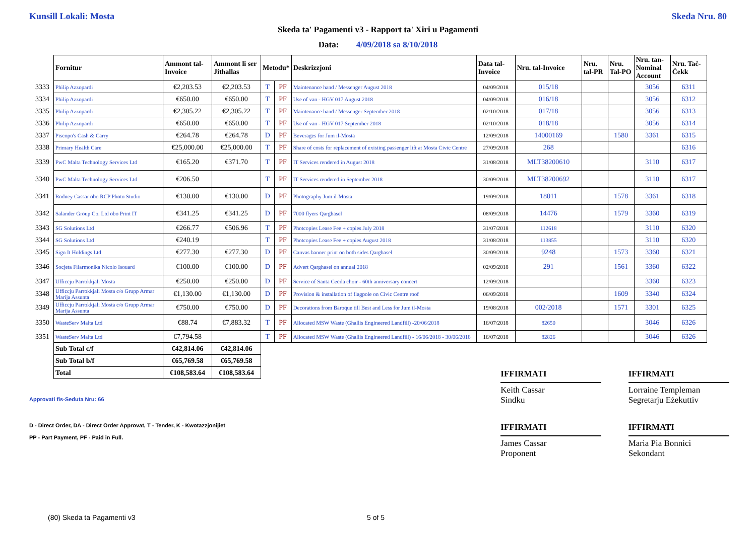Kunsill Lokali: Mosta Skeda Nru. 80
Skeda ta' Pagamenti v3 - Rapport ta' Xiri u Pagamenti
Data: 4/09/2018 sa 8/10/2018
| | Fornitur | Ammont tal-Invoice | Ammont li ser Jithallas | Metodu* | | Deskrizzjoni | Data tal-Invoice | Nru. tal-Invoice | Nru. tal-PR | Nru. Tal-PO | Nru. tan-Nominal Account | Nru. Taċ-Ċekk |
| 3333 | Philip Azzopardi | €2,203.53 | €2,203.53 | T | PF | Maintenance hand / Messenger August 2018 | 04/09/2018 | 015/18 | | | 3056 | 6311 |
| 3334 | Philip Azzopardi | €650.00 | €650.00 | T | PF | Use of van - HGV 017 August 2018 | 04/09/2018 | 016/18 | | | 3056 | 6312 |
| 3335 | Philip Azzopardi | €2,305.22 | €2,305.22 | T | PF | Maintenance hand / Messenger September 2018 | 02/10/2018 | 017/18 | | | 3056 | 6313 |
| 3336 | Philip Azzopardi | €650.00 | €650.00 | T | PF | Use of van - HGV 017 September 2018 | 02/10/2018 | 018/18 | | | 3056 | 6314 |
| 3337 | Piscopo's Cash & Carry | €264.78 | €264.78 | D | PF | Beverages for Jum il-Mosta | 12/09/2018 | 14000169 | | 1580 | 3361 | 6315 |
| 3338 | Primary Health Care | €25,000.00 | €25,000.00 | T | PF | Share of costs for replacement of existing passenger lift at Mosta Civic Centre | 27/09/2018 | 268 | | | | 6316 |
| 3339 | PwC Malta Technology Services Ltd | €165.20 | €371.70 | T | PF | IT Services rendered in August 2018 | 31/08/2018 | MLT38200610 | | | 3110 | 6317 |
| 3340 | PwC Malta Technology Services Ltd | €206.50 | | T | PF | IT Services rendered in September 2018 | 30/09/2018 | MLT38200692 | | | 3110 | 6317 |
| 3341 | Rodney Cassar obo RCP Photo Studio | €130.00 | €130.00 | D | PF | Photography Jum il-Mosta | 19/09/2018 | 18011 | | 1578 | 3361 | 6318 |
| 3342 | Salander Group Co. Ltd obo Print IT | €341.25 | €341.25 | D | PF | 7000 flyers Qarghasel | 08/09/2018 | 14476 | | 1579 | 3360 | 6319 |
| 3343 | SG Solutions Ltd | €266.77 | €506.96 | T | PF | Photcopies Lease Fee + copies July 2018 | 31/07/2018 | 112618 | | | 3110 | 6320 |
| 3344 | SG Solutions Ltd | €240.19 | | T | PF | Photcopies Lease Fee + copies August 2018 | 31/08/2018 | 113855 | | | 3110 | 6320 |
| 3345 | Sign It Holdings Ltd | €277.30 | €277.30 | D | PF | Canvas banner print on both sides Qarghasel | 30/09/2018 | 9248 | | 1573 | 3360 | 6321 |
| 3346 | Socjeta Filarmonika Nicolo Isouard | €100.00 | €100.00 | D | PF | Advert Qarghasel on annual 2018 | 02/09/2018 | 291 | | 1561 | 3360 | 6322 |
| 3347 | Ufficcju Parrokkjali Mosta | €250.00 | €250.00 | D | PF | Service of Santa Cecila choir - 60th anniversary concert | 12/09/2018 | | | | 3360 | 6323 |
| 3348 | Ufficcju Parrokkjali Mosta c/o Grupp Armar Marija Assunta | €1,130.00 | €1,130.00 | D | PF | Provision & installation of flagpole on Civic Centre roof | 06/09/2018 | | | 1609 | 3340 | 6324 |
| 3349 | Ufficcju Parrokkjali Mosta c/o Grupp Armar Marija Assunta | €750.00 | €750.00 | D | PF | Decorations from Baroque till Best and Less for Jum il-Mosta | 19/08/2018 | 002/2018 | | 1571 | 3301 | 6325 |
| 3350 | WasteServ Malta Ltd | €88.74 | €7,883.32 | T | PF | Allocated MSW Waste (Ghallis Engineered Landfill) -20/06/2018 | 16/07/2018 | 82650 | | | 3046 | 6326 |
| 3351 | WasteServ Malta Ltd | €7,794.58 | | T | PF | Allocated MSW Waste (Ghallis Engineered Landfill) - 16/06/2018 - 30/06/2018 | 16/07/2018 | 82826 | | | 3046 | 6326 |
| | Sub Total c/f | €42,814.06 | €42,814.06 | | | | | | | | | |
| | Sub Total b/f | €65,769.58 | €65,769.58 | | | | | | | | | |
| | Total | €108,583.64 | €108,583.64 | | | | | | | | | |
IFFIRMATI
Keith Cassar
Sindku
IFFIRMATI
Lorraine Templeman
Segretarju Eżekuttiv
Approvati fis-Seduta Nru: 66
D - Direct Order, DA - Direct Order Approvat, T - Tender, K - Kwotazzjonijiet
PP - Part Payment, PF - Paid in Full.
IFFIRMATI
James Cassar
Proponent
IFFIRMATI
Maria Pia Bonnici
Sekondant
(80) Skeda ta Pagamenti v3 5 of 5